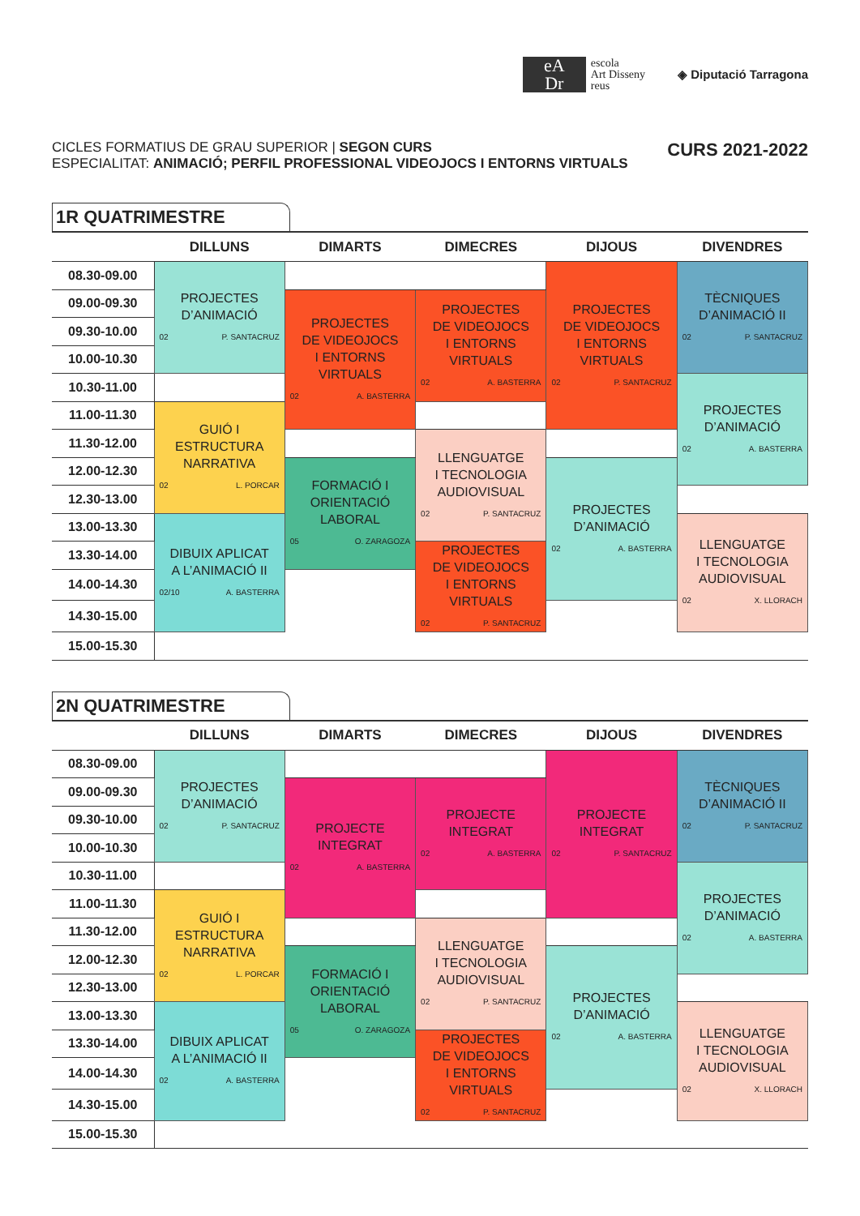eA
Dr
escola
Art Disseny
reus
◈ Diputació Tarragona
CICLES FORMATIUS DE GRAU SUPERIOR | SEGON CURS
ESPECIALITAT: ANIMACIÓ; PERFIL PROFESSIONAL VIDEOJOCS I ENTORNS VIRTUALS
CURS 2021-2022
1R QUATRIMESTRE
| | DILLUNS | DIMARTS | DIMECRES | DIJOUS | DIVENDRES |
| --- | --- | --- | --- | --- | --- |
| 08.30-09.00 | PROJECTES D’ANIMACIÓ 02 P. SANTACRUZ | | | PROJECTES DE VIDEOJOCS I ENTORNS VIRTUALS 02 P. SANTACRUZ | TÈCNIQUES D’ANIMACIÓ II 02 P. SANTACRUZ |
| 09.00-09.30 | | PROJECTES DE VIDEOJOCS I ENTORNS VIRTUALS 02 A. BASTERRA | PROJECTES DE VIDEOJOCS I ENTORNS VIRTUALS 02 A. BASTERRA | | |
| 09.30-10.00 | | | | | |
| 10.00-10.30 | | | | | |
| 10.30-11.00 | | | | | PROJECTES D’ANIMACIÓ 02 A. BASTERRA |
| 11.00-11.30 | GUIÓ I ESTRUCTURA NARRATIVA 02 L. PORCAR | | | | |
| 11.30-12.00 | | | LLENGUATGE I TECNOLOGIA AUDIOVISUAL 02 P. SANTACRUZ | | |
| 12.00-12.30 | | FORMACIÓ I ORIENTACIÓ LABORAL 05 O. ZARAGOZA | | PROJECTES D’ANIMACIÓ 02 A. BASTERRA | |
| 12.30-13.00 | | | | | |
| 13.00-13.30 | DIBUIX APLICAT A L’ANIMACIÓ II 02/10 A. BASTERRA | | | | LLENGUATGE I TECNOLOGIA AUDIOVISUAL 02 X. LLORACH |
| 13.30-14.00 | | | PROJECTES DE VIDEOJOCS I ENTORNS VIRTUALS 02 P. SANTACRUZ | | |
| 14.00-14.30 | | | | | |
| 14.30-15.00 | | | | | |
| 15.00-15.30 | | | | | |
2N QUATRIMESTRE
| | DILLUNS | DIMARTS | DIMECRES | DIJOUS | DIVENDRES |
| --- | --- | --- | --- | --- | --- |
| 08.30-09.00 | PROJECTES D’ANIMACIÓ 02 P. SANTACRUZ | | | PROJECTE INTEGRAT 02 P. SANTACRUZ | TÈCNIQUES D’ANIMACIÓ II 02 P. SANTACRUZ |
| 09.00-09.30 | | PROJECTE INTEGRAT 02 A. BASTERRA | PROJECTE INTEGRAT 02 A. BASTERRA | | |
| 09.30-10.00 | | | | | |
| 10.00-10.30 | | | | | |
| 10.30-11.00 | | | | | PROJECTES D’ANIMACIÓ 02 A. BASTERRA |
| 11.00-11.30 | GUIÓ I ESTRUCTURA NARRATIVA 02 L. PORCAR | | | | |
| 11.30-12.00 | | | LLENGUATGE I TECNOLOGIA AUDIOVISUAL 02 P. SANTACRUZ | | |
| 12.00-12.30 | | FORMACIÓ I ORIENTACIÓ LABORAL 05 O. ZARAGOZA | | PROJECTES D’ANIMACIÓ 02 A. BASTERRA | |
| 12.30-13.00 | | | | | |
| 13.00-13.30 | DIBUIX APLICAT A L’ANIMACIÓ II 02 A. BASTERRA | | | | LLENGUATGE I TECNOLOGIA AUDIOVISUAL 02 X. LLORACH |
| 13.30-14.00 | | | PROJECTES DE VIDEOJOCS I ENTORNS VIRTUALS 02 P. SANTACRUZ | | |
| 14.00-14.30 | | | | | |
| 14.30-15.00 | | | | | |
| 15.00-15.30 | | | | | |